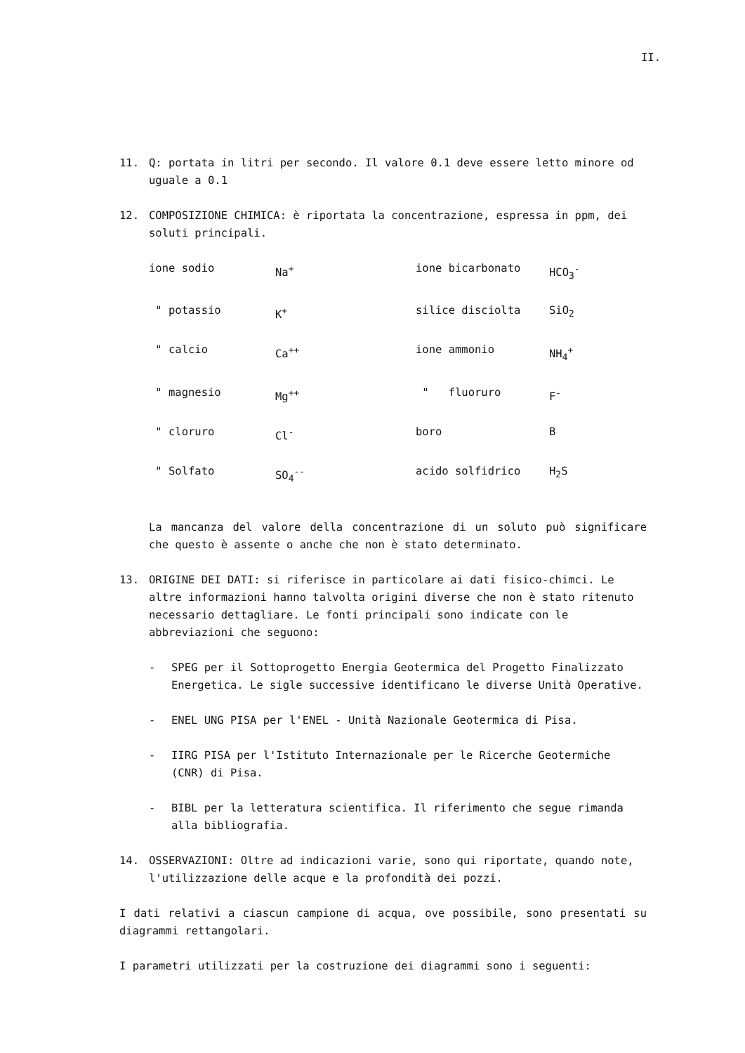II.
11. Q: portata in litri per secondo. Il valore 0.1 deve essere letto minore od uguale a 0.1
12. COMPOSIZIONE CHIMICA: è riportata la concentrazione, espressa in ppm, dei soluti principali.
| ione sodio | Na<sup>+</sup> | ione bicarbonato | HCO<sub>3</sub><sup>-</sup> |
| " potassio | K<sup>+</sup> | silice disciolta | SiO<sub>2</sub> |
| " calcio | Ca<sup>++</sup> | ione ammonio | NH<sub>4</sub><sup>+</sup> |
| " magnesio | Mg<sup>++</sup> | " fluoruro | F<sup>-</sup> |
| " cloruro | Cl<sup>-</sup> | boro | B |
| " Solfato | SO<sub>4</sub><sup>--</sup> | acido solfidrico | H<sub>2</sub>S |
La mancanza del valore della concentrazione di un soluto può significare che questo è assente o anche che non è stato determinato.
13. ORIGINE DEI DATI: si riferisce in particolare ai dati fisico-chimci. Le altre informazioni hanno talvolta origini diverse che non è stato ritenuto necessario dettagliare. Le fonti principali sono indicate con le abbreviazioni che seguono:
- SPEG per il Sottoprogetto Energia Geotermica del Progetto Finalizzato Energetica. Le sigle successive identificano le diverse Unità Operative.
- ENEL UNG PISA per l'ENEL - Unità Nazionale Geotermica di Pisa.
- IIRG PISA per l'Istituto Internazionale per le Ricerche Geotermiche (CNR) di Pisa.
- BIBL per la letteratura scientifica. Il riferimento che segue rimanda alla bibliografia.
14. OSSERVAZIONI: Oltre ad indicazioni varie, sono qui riportate, quando note, l'utilizzazione delle acque e la profondità dei pozzi.
I dati relativi a ciascun campione di acqua, ove possibile, sono presentati su diagrammi rettangolari.
I parametri utilizzati per la costruzione dei diagrammi sono i seguenti: